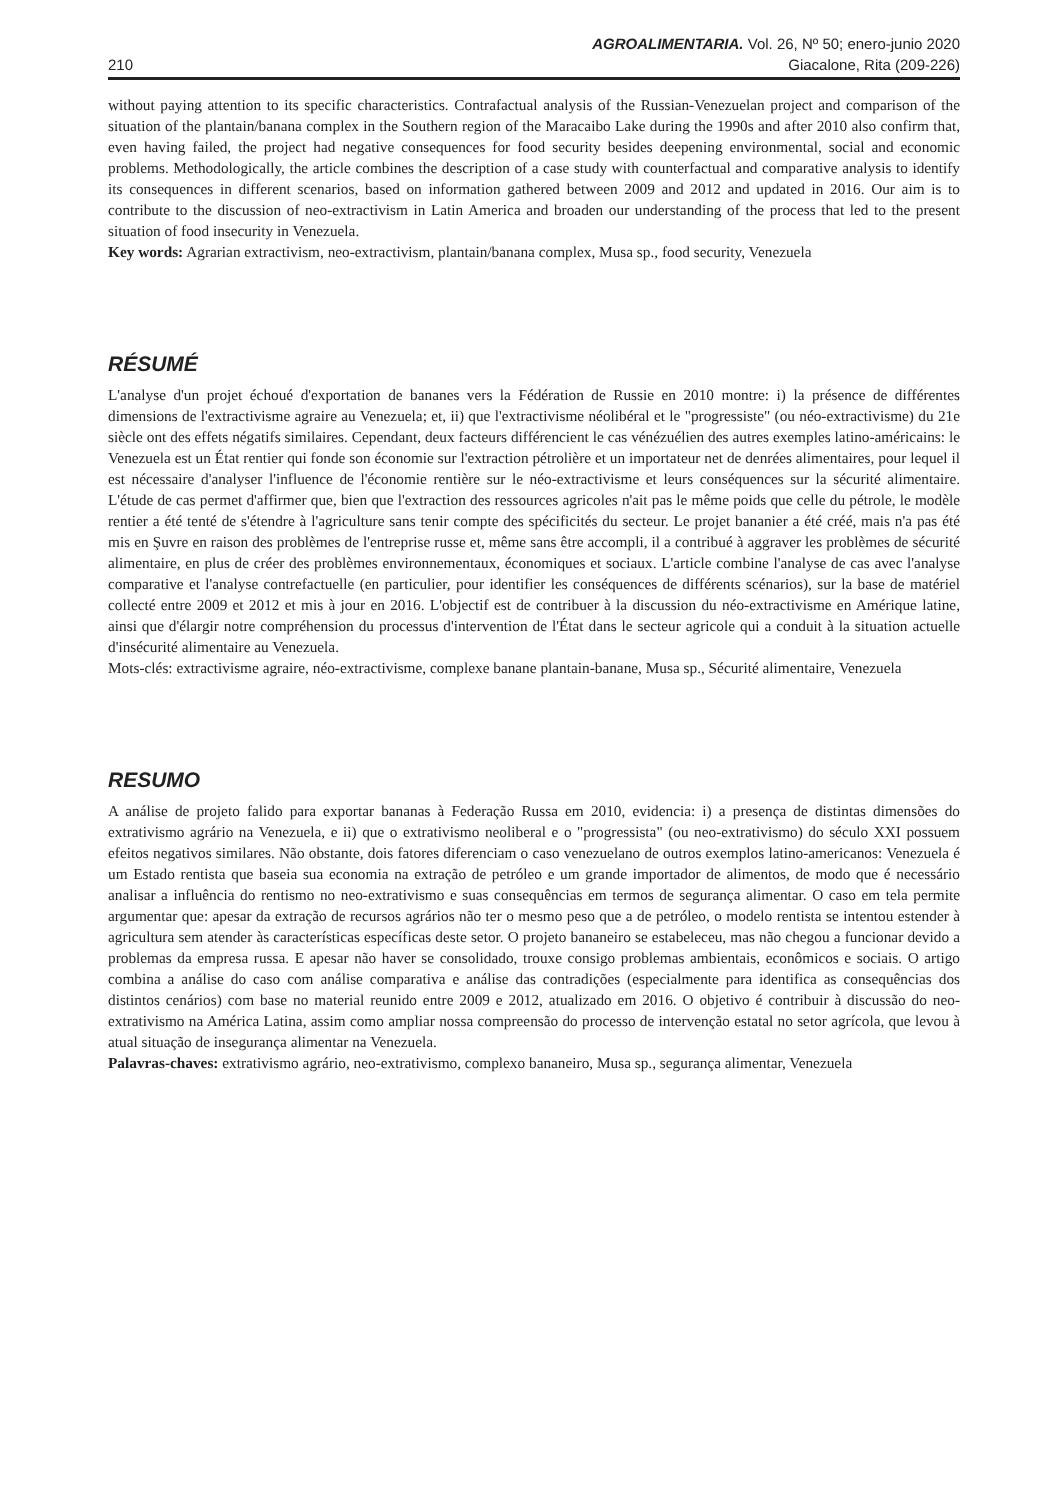AGROALIMENTARIA. Vol. 26, Nº 50; enero-junio 2020
210 Giacalone, Rita (209-226)
without paying attention to its specific characteristics. Contrafactual analysis of the Russian-Venezuelan project and comparison of the situation of the plantain/banana complex in the Southern region of the Maracaibo Lake during the 1990s and after 2010 also confirm that, even having failed, the project had negative consequences for food security besides deepening environmental, social and economic problems. Methodologically, the article combines the description of a case study with counterfactual and comparative analysis to identify its consequences in different scenarios, based on information gathered between 2009 and 2012 and updated in 2016. Our aim is to contribute to the discussion of neo-extractivism in Latin America and broaden our understanding of the process that led to the present situation of food insecurity in Venezuela.
Key words: Agrarian extractivism, neo-extractivism, plantain/banana complex, Musa sp., food security, Venezuela
RÉSUMÉ
L'analyse d'un projet échoué d'exportation de bananes vers la Fédération de Russie en 2010 montre: i) la présence de différentes dimensions de l'extractivisme agraire au Venezuela; et, ii) que l'extractivisme néolibéral et le "progressiste" (ou néo-extractivisme) du 21e siècle ont des effets négatifs similaires. Cependant, deux facteurs différencient le cas vénézuélien des autres exemples latino-américains: le Venezuela est un État rentier qui fonde son économie sur l'extraction pétrolière et un importateur net de denrées alimentaires, pour lequel il est nécessaire d'analyser l'influence de l'économie rentière sur le néo-extractivisme et leurs conséquences sur la sécurité alimentaire. L'étude de cas permet d'affirmer que, bien que l'extraction des ressources agricoles n'ait pas le même poids que celle du pétrole, le modèle rentier a été tenté de s'étendre à l'agriculture sans tenir compte des spécificités du secteur. Le projet bananier a été créé, mais n'a pas été mis en Şuvre en raison des problèmes de l'entreprise russe et, même sans être accompli, il a contribué à aggraver les problèmes de sécurité alimentaire, en plus de créer des problèmes environnementaux, économiques et sociaux. L'article combine l'analyse de cas avec l'analyse comparative et l'analyse contrefactuelle (en particulier, pour identifier les conséquences de différents scénarios), sur la base de matériel collecté entre 2009 et 2012 et mis à jour en 2016. L'objectif est de contribuer à la discussion du néo-extractivisme en Amérique latine, ainsi que d'élargir notre compréhension du processus d'intervention de l'État dans le secteur agricole qui a conduit à la situation actuelle d'insécurité alimentaire au Venezuela.
Mots-clés: extractivisme agraire, néo-extractivisme, complexe banane plantain-banane, Musa sp., Sécurité alimentaire, Venezuela
RESUMO
A análise de projeto falido para exportar bananas à Federação Russa em 2010, evidencia: i) a presença de distintas dimensões do extrativismo agrário na Venezuela, e ii) que o extrativismo neoliberal e o "progressista" (ou neo-extrativismo) do século XXI possuem efeitos negativos similares. Não obstante, dois fatores diferenciam o caso venezuelano de outros exemplos latino-americanos: Venezuela é um Estado rentista que baseia sua economia na extração de petróleo e um grande importador de alimentos, de modo que é necessário analisar a influência do rentismo no neo-extrativismo e suas consequências em termos de segurança alimentar. O caso em tela permite argumentar que: apesar da extração de recursos agrários não ter o mesmo peso que a de petróleo, o modelo rentista se intentou estender à agricultura sem atender às características específicas deste setor. O projeto bananeiro se estabeleceu, mas não chegou a funcionar devido a problemas da empresa russa. E apesar não haver se consolidado, trouxe consigo problemas ambientais, econômicos e sociais. O artigo combina a análise do caso com análise comparativa e análise das contradições (especialmente para identifica as consequências dos distintos cenários) com base no material reunido entre 2009 e 2012, atualizado em 2016. O objetivo é contribuir à discussão do neo-extrativismo na América Latina, assim como ampliar nossa compreensão do processo de intervenção estatal no setor agrícola, que levou à atual situação de insegurança alimentar na Venezuela.
Palavras-chaves: extrativismo agrário, neo-extrativismo, complexo bananeiro, Musa sp., segurança alimentar, Venezuela